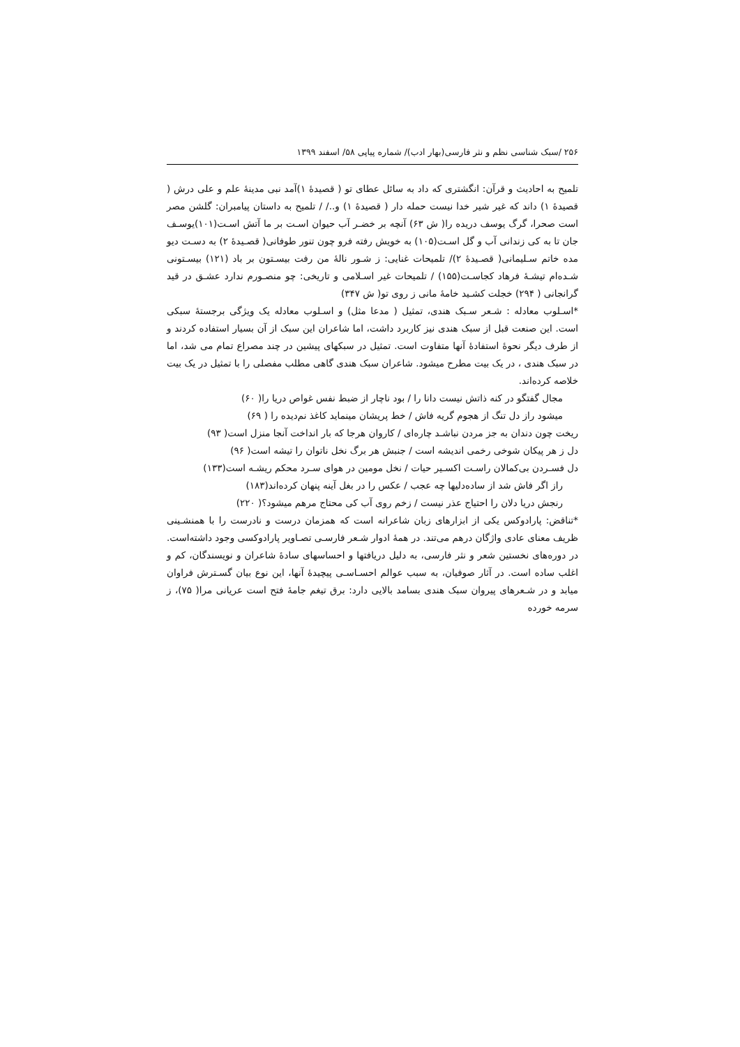۲۵۶ /سبک شناسی نظم و نثر فارسی(بهار ادب)/ شماره پیاپی ۵۸/ اسفند ۱۳۹۹
تلمیح به احادیث و قرآن: انگشتری که داد به سائل عطای تو ( قصیدۀ ۱)آمد نبی مدینۀ علم و علی درش ( قصیدۀ ۱) داند که غیر شیر خدا نیست حمله دار ( قصیدۀ ۱) و../ / تلمیح به داستان پیامبران: گلشن مصر است صحرا، گرگ یوسف دریده را( ش ۶۳) آنچه بر خضـر آب حیوان اسـت بر ما آتش اسـت(۱۰۱)یوسـف جان تا به کی زندانی آب و گل اسـت(۱۰۵) به خویش رفته فرو چون تنور طوفانی( قصـیدۀ ۲) به دسـت دیو مده خاتم سـلیمانی( قصـیدۀ ۲)/ تلمیحات غنایی: ز شـور نالۀ من رفت بیسـتون بر باد (۱۲۱) بیسـتونی شـده‌ام تیشـۀ فرهاد کجاسـت(۱۵۵) / تلمیحات غیر اسـلامی و تاریخی: چو منصـورم ندارد عشـق در قید گرانجانی ( ۲۹۴) خجلت کشـید خامۀ مانی ز روی تو( ش ۳۴۷)
*اسـلوب معادله : شـعر سـبک هندی، تمثیل ( مدعا مثل) و اسـلوب معادله یک ویژگی برجستۀ سبکی است. این صنعت قبل از سبک هندی نیز کاربرد داشت، اما شاعران این سبک از آن بسیار استفاده کردند و از طرف دیگر نحوۀ استفادۀ آنها متفاوت است. تمثیل در سبکهای پیشین در چند مصراع تمام می شد، اما در سبک هندی ، در یک بیت مطرح میشود. شاعران سبک هندی گاهی مطلب مفصلی را با تمثیل در یک بیت خلاصه کرده‌اند.
مجال گفتگو در کنه ذاتش نیست دانا را / بود ناچار از ضبط نفس غواص دریا را( ۶۰)
میشود راز دل تنگ از هجوم گریه فاش / خط پریشان مینماید کاغذ نم‌دیده را ( ۶۹)
ریخت چون دندان به جز مردن نباشـد چاره‌ای / کاروان هرجا که بار انداخت آنجا منزل است( ۹۳)
دل ز هر پیکان شوخی رخمی اندیشه است / جنبش هر برگ نخل ناتوان را تیشه است( ۹۶)
دل فسـردن بی‌کمالان راسـت اکسـیر حیات / نخل مومین در هوای سـرد محکم ریشـه است(۱۳۳)
راز اگر فاش شد از ساده‌دلیها چه عجب / عکس را در بغل آینه پنهان کرده‌اند(۱۸۳)
رنجش دریا دلان را احتیاج عذر نیست / زخم روی آب کی محتاج مرهم میشود؟( ۲۲۰)
*تناقض: پارادوکس یکی از ابزارهای زبان شاعرانه است که همزمان درست و نادرست را با همنشـینی ظریف معنای عادی واژگان درهم می‌تند. در همۀ ادوار شـعر فارسـی تصـاویر پارادوکسی وجود داشته‌است. در دوره‌های نخستین شعر و نثر فارسی، به دلیل دریافتها و احساسهای سادۀ شاعران و نویسندگان، کم و اغلب ساده است. در آثار صوفیان، به سبب عوالم احسـاسـی پیچیدۀ آنها، این نوع بیان گسـترش فراوان میابد و در شـعرهای پیروان سبک هندی بسامد بالایی دارد: برق تیغم جامۀ فتح است عریانی مرا( ۷۵)، ز سرمه خورده